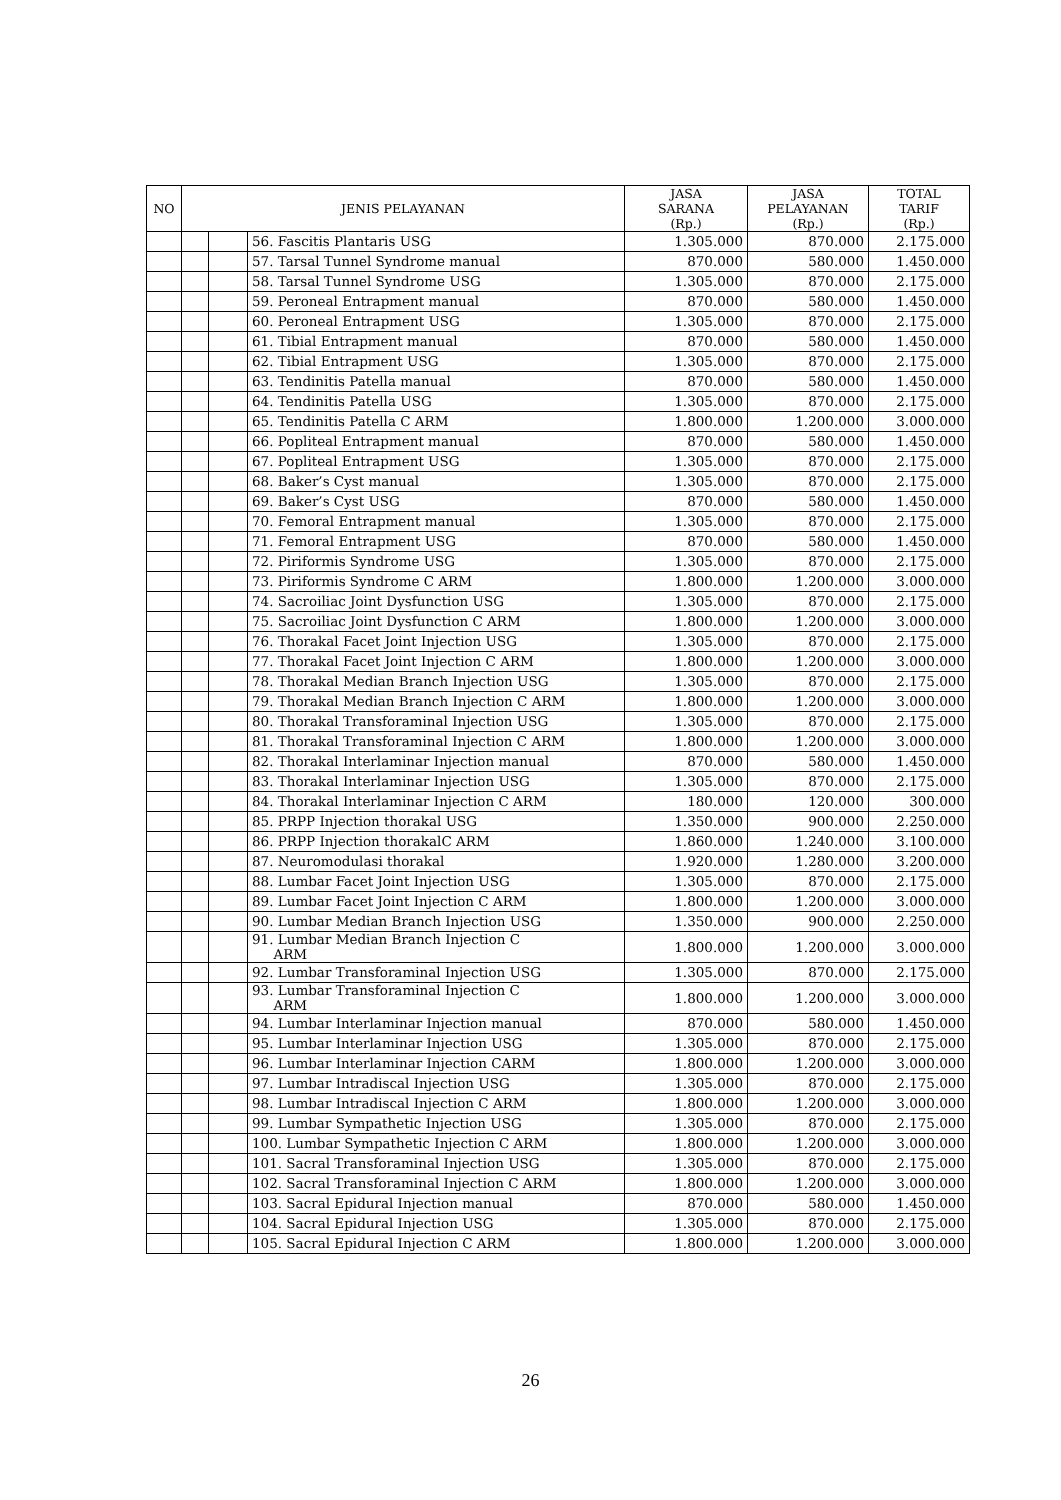| NO | JENIS PELAYANAN | | | JASA SARANA (Rp.) | JASA PELAYANAN (Rp.) | TOTAL TARIF (Rp.) |
| --- | --- | --- | --- | --- | --- | --- |
| | | | 56. Fascitis Plantaris USG | 1.305.000 | 870.000 | 2.175.000 |
| | | | 57. Tarsal Tunnel Syndrome manual | 870.000 | 580.000 | 1.450.000 |
| | | | 58. Tarsal Tunnel Syndrome USG | 1.305.000 | 870.000 | 2.175.000 |
| | | | 59. Peroneal Entrapment manual | 870.000 | 580.000 | 1.450.000 |
| | | | 60. Peroneal Entrapment USG | 1.305.000 | 870.000 | 2.175.000 |
| | | | 61. Tibial Entrapment manual | 870.000 | 580.000 | 1.450.000 |
| | | | 62. Tibial Entrapment USG | 1.305.000 | 870.000 | 2.175.000 |
| | | | 63. Tendinitis Patella manual | 870.000 | 580.000 | 1.450.000 |
| | | | 64. Tendinitis Patella USG | 1.305.000 | 870.000 | 2.175.000 |
| | | | 65. Tendinitis Patella C ARM | 1.800.000 | 1.200.000 | 3.000.000 |
| | | | 66. Popliteal Entrapment manual | 870.000 | 580.000 | 1.450.000 |
| | | | 67. Popliteal Entrapment USG | 1.305.000 | 870.000 | 2.175.000 |
| | | | 68. Baker’s Cyst manual | 1.305.000 | 870.000 | 2.175.000 |
| | | | 69. Baker’s Cyst USG | 870.000 | 580.000 | 1.450.000 |
| | | | 70. Femoral Entrapment manual | 1.305.000 | 870.000 | 2.175.000 |
| | | | 71. Femoral Entrapment USG | 870.000 | 580.000 | 1.450.000 |
| | | | 72. Piriformis Syndrome USG | 1.305.000 | 870.000 | 2.175.000 |
| | | | 73. Piriformis Syndrome C ARM | 1.800.000 | 1.200.000 | 3.000.000 |
| | | | 74. Sacroiliac Joint Dysfunction USG | 1.305.000 | 870.000 | 2.175.000 |
| | | | 75. Sacroiliac Joint Dysfunction C ARM | 1.800.000 | 1.200.000 | 3.000.000 |
| | | | 76. Thorakal Facet Joint Injection USG | 1.305.000 | 870.000 | 2.175.000 |
| | | | 77. Thorakal Facet Joint Injection C ARM | 1.800.000 | 1.200.000 | 3.000.000 |
| | | | 78. Thorakal Median Branch Injection USG | 1.305.000 | 870.000 | 2.175.000 |
| | | | 79. Thorakal Median Branch Injection C ARM | 1.800.000 | 1.200.000 | 3.000.000 |
| | | | 80. Thorakal Transforaminal Injection USG | 1.305.000 | 870.000 | 2.175.000 |
| | | | 81. Thorakal Transforaminal Injection C ARM | 1.800.000 | 1.200.000 | 3.000.000 |
| | | | 82. Thorakal Interlaminar Injection manual | 870.000 | 580.000 | 1.450.000 |
| | | | 83. Thorakal Interlaminar Injection USG | 1.305.000 | 870.000 | 2.175.000 |
| | | | 84. Thorakal Interlaminar Injection C ARM | 180.000 | 120.000 | 300.000 |
| | | | 85. PRPP Injection thorakal USG | 1.350.000 | 900.000 | 2.250.000 |
| | | | 86. PRPP Injection thorakalC ARM | 1.860.000 | 1.240.000 | 3.100.000 |
| | | | 87. Neuromodulasi thorakal | 1.920.000 | 1.280.000 | 3.200.000 |
| | | | 88. Lumbar Facet Joint Injection USG | 1.305.000 | 870.000 | 2.175.000 |
| | | | 89. Lumbar Facet Joint Injection C ARM | 1.800.000 | 1.200.000 | 3.000.000 |
| | | | 90. Lumbar Median Branch Injection USG | 1.350.000 | 900.000 | 2.250.000 |
| | | | 91. Lumbar Median Branch Injection C ARM | 1.800.000 | 1.200.000 | 3.000.000 |
| | | | 92. Lumbar Transforaminal Injection USG | 1.305.000 | 870.000 | 2.175.000 |
| | | | 93. Lumbar Transforaminal Injection C ARM | 1.800.000 | 1.200.000 | 3.000.000 |
| | | | 94. Lumbar Interlaminar Injection manual | 870.000 | 580.000 | 1.450.000 |
| | | | 95. Lumbar Interlaminar Injection USG | 1.305.000 | 870.000 | 2.175.000 |
| | | | 96. Lumbar Interlaminar Injection CARM | 1.800.000 | 1.200.000 | 3.000.000 |
| | | | 97. Lumbar Intradiscal Injection USG | 1.305.000 | 870.000 | 2.175.000 |
| | | | 98. Lumbar Intradiscal Injection C ARM | 1.800.000 | 1.200.000 | 3.000.000 |
| | | | 99. Lumbar Sympathetic Injection USG | 1.305.000 | 870.000 | 2.175.000 |
| | | | 100. Lumbar Sympathetic Injection C ARM | 1.800.000 | 1.200.000 | 3.000.000 |
| | | | 101. Sacral Transforaminal Injection USG | 1.305.000 | 870.000 | 2.175.000 |
| | | | 102. Sacral Transforaminal Injection C ARM | 1.800.000 | 1.200.000 | 3.000.000 |
| | | | 103. Sacral Epidural Injection manual | 870.000 | 580.000 | 1.450.000 |
| | | | 104. Sacral Epidural Injection USG | 1.305.000 | 870.000 | 2.175.000 |
| | | | 105. Sacral Epidural Injection C ARM | 1.800.000 | 1.200.000 | 3.000.000 |
26